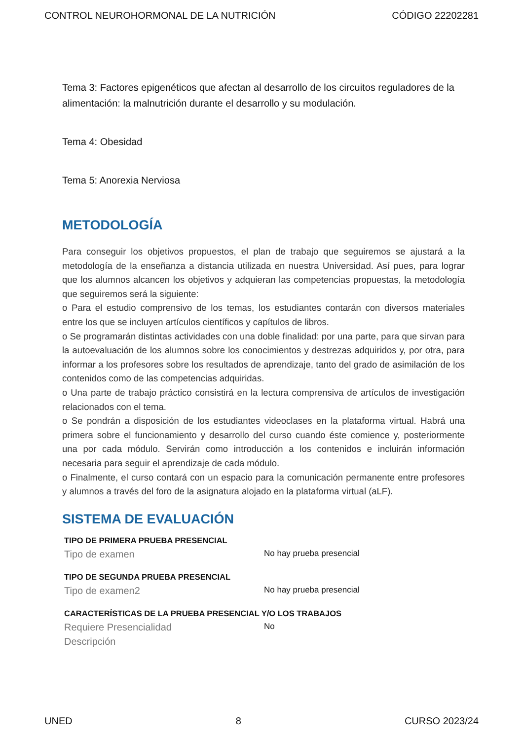CONTROL NEUROHORMONAL DE LA NUTRICIÓN CÓDIGO 22202281
Tema 3: Factores epigenéticos que afectan al desarrollo de los circuitos reguladores de la alimentación: la malnutrición durante el desarrollo y su modulación.
Tema 4: Obesidad
Tema 5: Anorexia Nerviosa
METODOLOGÍA
Para conseguir los objetivos propuestos, el plan de trabajo que seguiremos se ajustará a la metodología de la enseñanza a distancia utilizada en nuestra Universidad. Así pues, para lograr que los alumnos alcancen los objetivos y adquieran las competencias propuestas, la metodología que seguiremos será la siguiente:
o Para el estudio comprensivo de los temas, los estudiantes contarán con diversos materiales entre los que se incluyen artículos científicos y capítulos de libros.
o Se programarán distintas actividades con una doble finalidad: por una parte, para que sirvan para la autoevaluación de los alumnos sobre los conocimientos y destrezas adquiridos y, por otra, para informar a los profesores sobre los resultados de aprendizaje, tanto del grado de asimilación de los contenidos como de las competencias adquiridas.
o Una parte de trabajo práctico consistirá en la lectura comprensiva de artículos de investigación relacionados con el tema.
o Se pondrán a disposición de los estudiantes videoclases en la plataforma virtual. Habrá una primera sobre el funcionamiento y desarrollo del curso cuando éste comience y, posteriormente una por cada módulo. Servirán como introducción a los contenidos e incluirán información necesaria para seguir el aprendizaje de cada módulo.
o Finalmente, el curso contará con un espacio para la comunicación permanente entre profesores y alumnos a través del foro de la asignatura alojado en la plataforma virtual (aLF).
SISTEMA DE EVALUACIÓN
TIPO DE PRIMERA PRUEBA PRESENCIAL
Tipo de examen
No hay prueba presencial
TIPO DE SEGUNDA PRUEBA PRESENCIAL
Tipo de examen2
No hay prueba presencial
CARACTERÍSTICAS DE LA PRUEBA PRESENCIAL Y/O LOS TRABAJOS
Requiere Presencialidad
No
Descripción
UNED 8 CURSO 2023/24